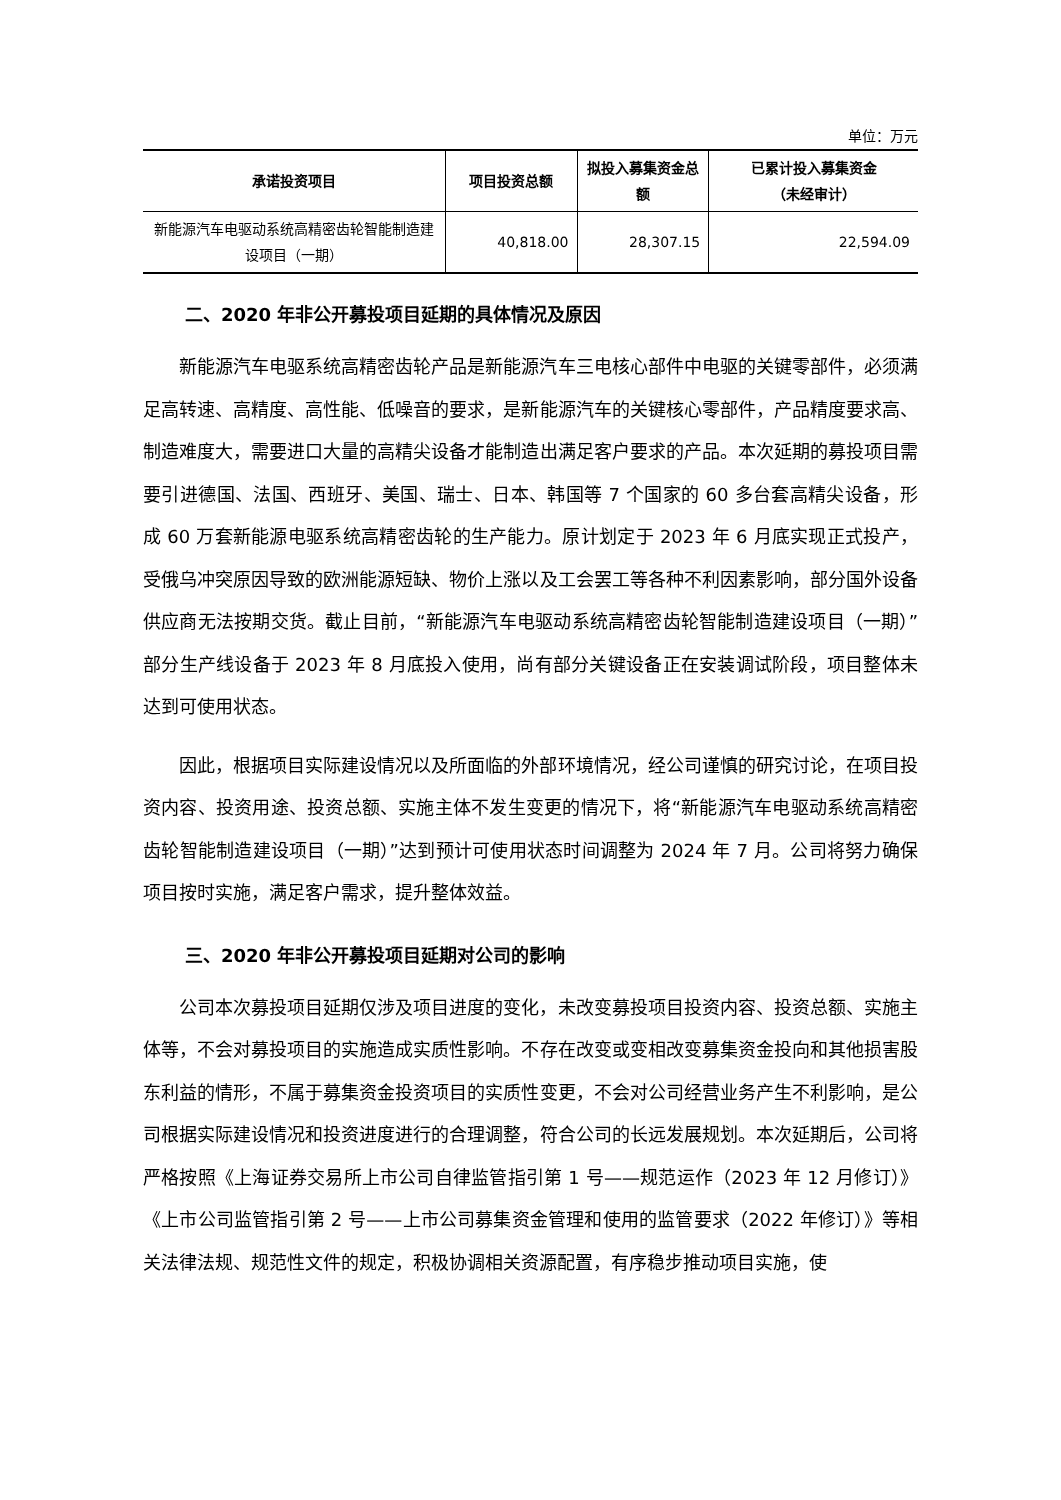单位：万元
| 承诺投资项目 | 项目投资总额 | 拟投入募集资金总额 | 已累计投入募集资金 （未经审计） |
| --- | --- | --- | --- |
| 新能源汽车电驱动系统高精密齿轮智能制造建设项目（一期） | 40,818.00 | 28,307.15 | 22,594.09 |
二、2020 年非公开募投项目延期的具体情况及原因
新能源汽车电驱系统高精密齿轮产品是新能源汽车三电核心部件中电驱的关键零部件，必须满足高转速、高精度、高性能、低噪音的要求，是新能源汽车的关键核心零部件，产品精度要求高、制造难度大，需要进口大量的高精尖设备才能制造出满足客户要求的产品。本次延期的募投项目需要引进德国、法国、西班牙、美国、瑞士、日本、韩国等 7 个国家的 60 多台套高精尖设备，形成 60 万套新能源电驱系统高精密齿轮的生产能力。原计划定于 2023 年 6 月底实现正式投产，受俄乌冲突原因导致的欧洲能源短缺、物价上涨以及工会罢工等各种不利因素影响，部分国外设备供应商无法按期交货。截止目前，“新能源汽车电驱动系统高精密齿轮智能制造建设项目（一期）”部分生产线设备于 2023 年 8 月底投入使用，尚有部分关键设备正在安装调试阶段，项目整体未达到可使用状态。
因此，根据项目实际建设情况以及所面临的外部环境情况，经公司谨慎的研究讨论，在项目投资内容、投资用途、投资总额、实施主体不发生变更的情况下，将“新能源汽车电驱动系统高精密齿轮智能制造建设项目（一期）”达到预计可使用状态时间调整为 2024 年 7 月。公司将努力确保项目按时实施，满足客户需求，提升整体效益。
三、2020 年非公开募投项目延期对公司的影响
公司本次募投项目延期仅涉及项目进度的变化，未改变募投项目投资内容、投资总额、实施主体等，不会对募投项目的实施造成实质性影响。不存在改变或变相改变募集资金投向和其他损害股东利益的情形，不属于募集资金投资项目的实质性变更，不会对公司经营业务产生不利影响，是公司根据实际建设情况和投资进度进行的合理调整，符合公司的长远发展规划。本次延期后，公司将严格按照《上海证券交易所上市公司自律监管指引第 1 号——规范运作（2023 年 12 月修订）》《上市公司监管指引第 2 号——上市公司募集资金管理和使用的监管要求（2022 年修订）》等相关法律法规、规范性文件的规定，积极协调相关资源配置，有序稳步推动项目实施，使